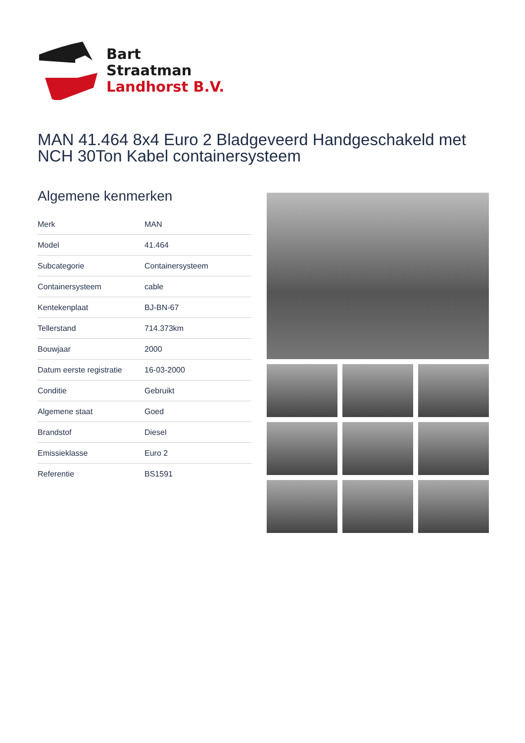Bart
Straatman
Landhorst B.V.
MAN 41.464 8x4 Euro 2 Bladgeveerd Handgeschakeld met NCH 30Ton Kabel containersysteem
Algemene kenmerken
| Merk | MAN |
| Model | 41.464 |
| Subcategorie | Containersysteem |
| Containersysteem | cable |
| Kentekenplaat | BJ-BN-67 |
| Tellerstand | 714.373km |
| Bouwjaar | 2000 |
| Datum eerste registratie | 16-03-2000 |
| Conditie | Gebruikt |
| Algemene staat | Goed |
| Brandstof | Diesel |
| Emissieklasse | Euro 2 |
| Referentie | BS1591 |